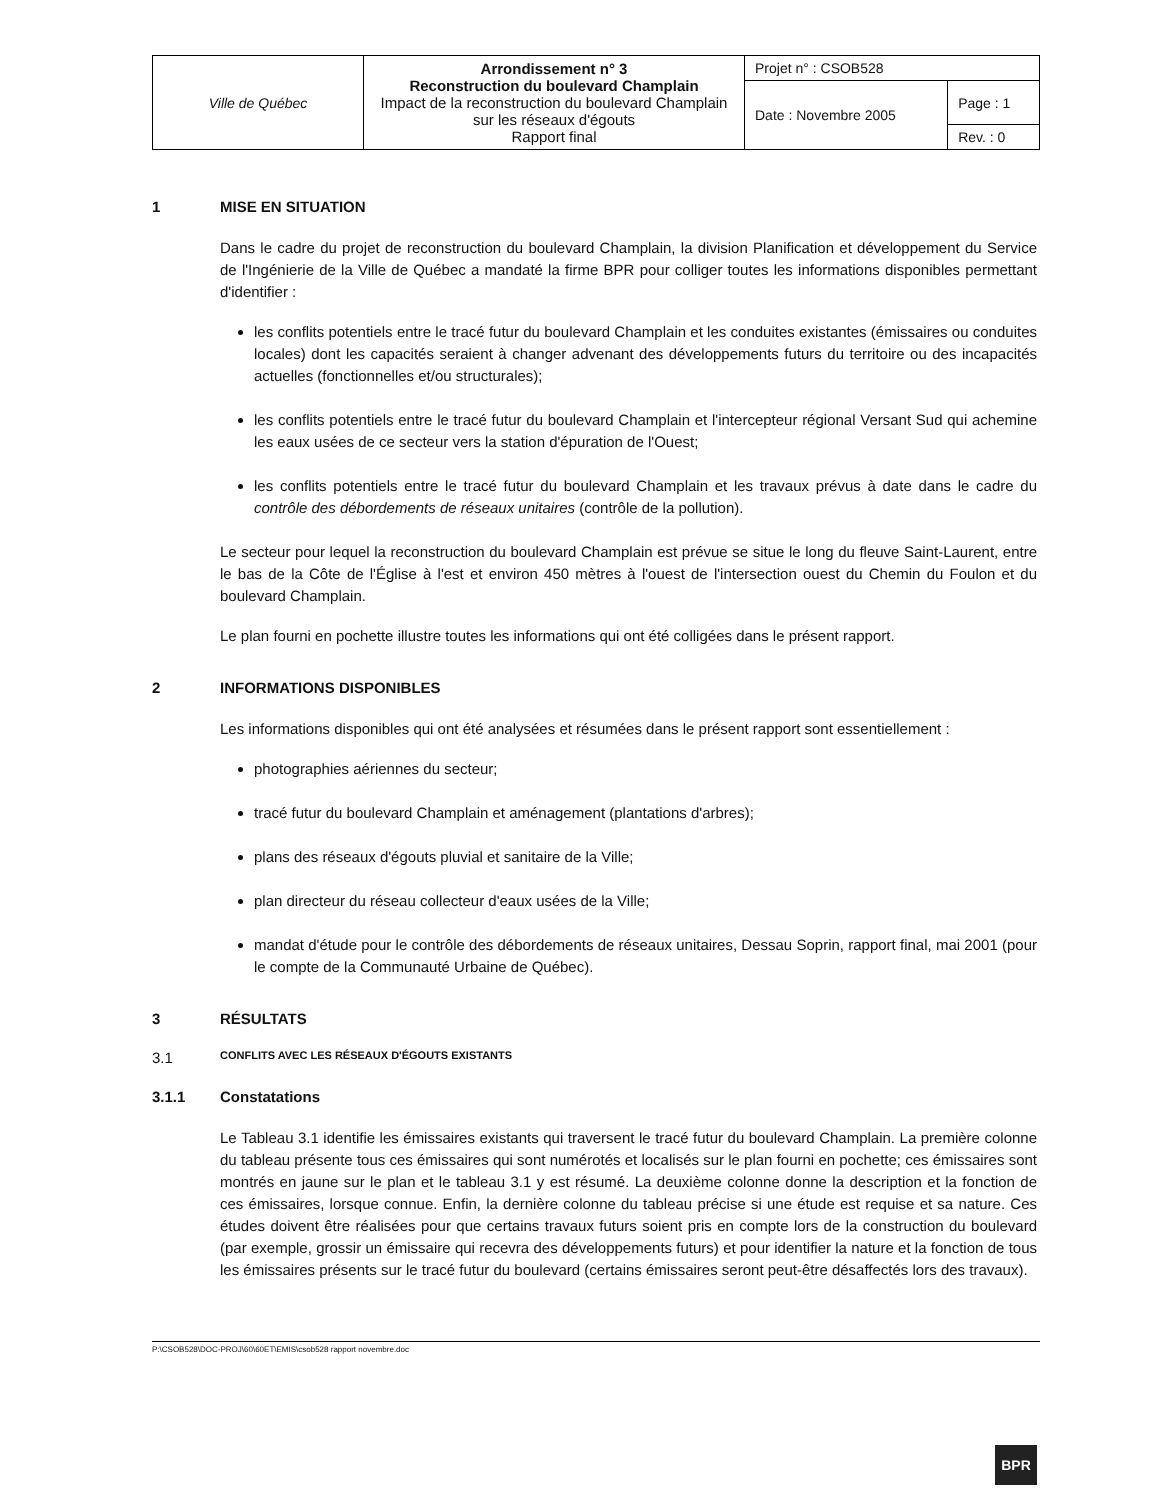| Ville de Québec | Arrondissement n° 3 Reconstruction du boulevard Champlain Impact de la reconstruction du boulevard Champlain sur les réseaux d'égouts Rapport final | Projet n° : CSOB528 | |
| | | Date : Novembre 2005 | Page : 1 |
| | | | Rev. : 0 |
1 MISE EN SITUATION
Dans le cadre du projet de reconstruction du boulevard Champlain, la division Planification et développement du Service de l'Ingénierie de la Ville de Québec a mandaté la firme BPR pour colliger toutes les informations disponibles permettant d'identifier :
les conflits potentiels entre le tracé futur du boulevard Champlain et les conduites existantes (émissaires ou conduites locales) dont les capacités seraient à changer advenant des développements futurs du territoire ou des incapacités actuelles (fonctionnelles et/ou structurales);
les conflits potentiels entre le tracé futur du boulevard Champlain et l'intercepteur régional Versant Sud qui achemine les eaux usées de ce secteur vers la station d'épuration de l'Ouest;
les conflits potentiels entre le tracé futur du boulevard Champlain et les travaux prévus à date dans le cadre du contrôle des débordements de réseaux unitaires (contrôle de la pollution).
Le secteur pour lequel la reconstruction du boulevard Champlain est prévue se situe le long du fleuve Saint-Laurent, entre le bas de la Côte de l'Église à l'est et environ 450 mètres à l'ouest de l'intersection ouest du Chemin du Foulon et du boulevard Champlain.
Le plan fourni en pochette illustre toutes les informations qui ont été colligées dans le présent rapport.
2 INFORMATIONS DISPONIBLES
Les informations disponibles qui ont été analysées et résumées dans le présent rapport sont essentiellement :
photographies aériennes du secteur;
tracé futur du boulevard Champlain et aménagement (plantations d'arbres);
plans des réseaux d'égouts pluvial et sanitaire de la Ville;
plan directeur du réseau collecteur d'eaux usées de la Ville;
mandat d'étude pour le contrôle des débordements de réseaux unitaires, Dessau Soprin, rapport final, mai 2001 (pour le compte de la Communauté Urbaine de Québec).
3 RÉSULTATS
3.1 CONFLITS AVEC LES RÉSEAUX D'ÉGOUTS EXISTANTS
3.1.1 Constatations
Le Tableau 3.1 identifie les émissaires existants qui traversent le tracé futur du boulevard Champlain. La première colonne du tableau présente tous ces émissaires qui sont numérotés et localisés sur le plan fourni en pochette; ces émissaires sont montrés en jaune sur le plan et le tableau 3.1 y est résumé. La deuxième colonne donne la description et la fonction de ces émissaires, lorsque connue. Enfin, la dernière colonne du tableau précise si une étude est requise et sa nature. Ces études doivent être réalisées pour que certains travaux futurs soient pris en compte lors de la construction du boulevard (par exemple, grossir un émissaire qui recevra des développements futurs) et pour identifier la nature et la fonction de tous les émissaires présents sur le tracé futur du boulevard (certains émissaires seront peut-être désaffectés lors des travaux).
P:\CSOB528\DOC-PROJ\60\60ET\EMIS\csob528 rapport novembre.doc
BPR